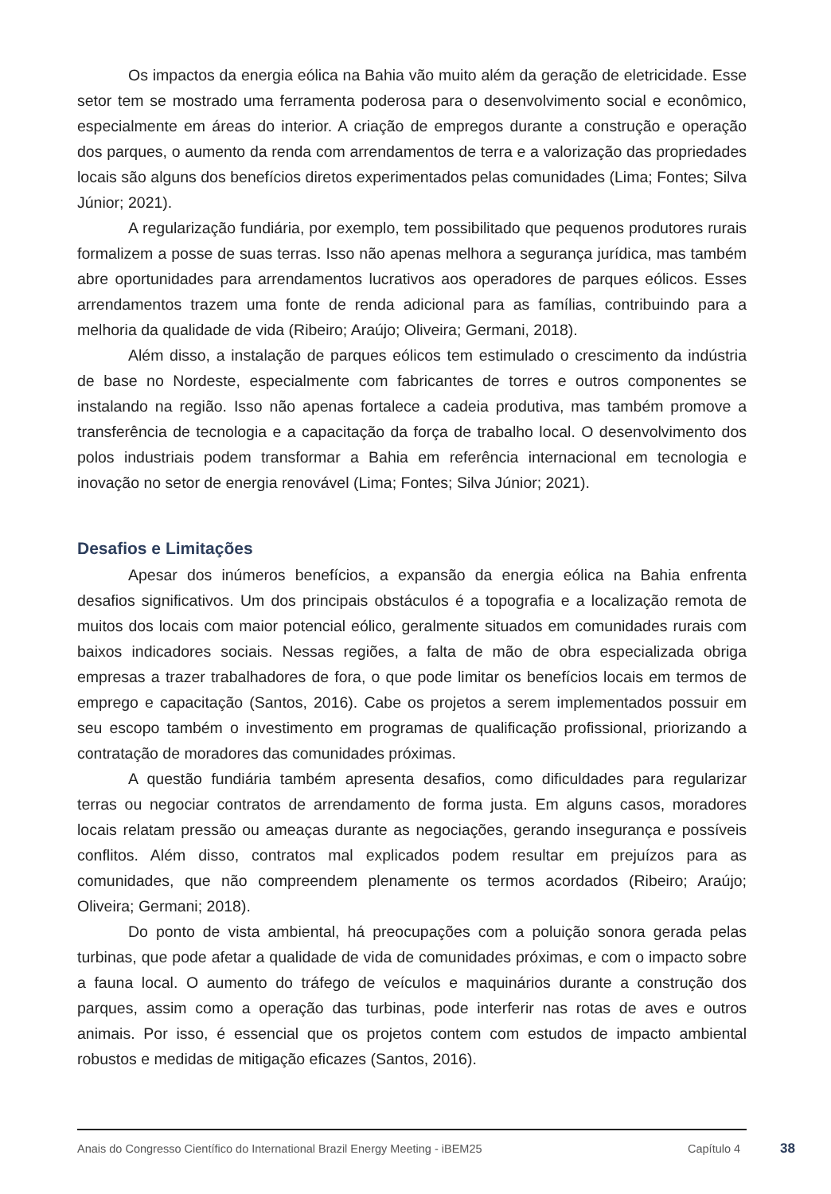Os impactos da energia eólica na Bahia vão muito além da geração de eletricidade. Esse setor tem se mostrado uma ferramenta poderosa para o desenvolvimento social e econômico, especialmente em áreas do interior. A criação de empregos durante a construção e operação dos parques, o aumento da renda com arrendamentos de terra e a valorização das propriedades locais são alguns dos benefícios diretos experimentados pelas comunidades (Lima; Fontes; Silva Júnior; 2021).
A regularização fundiária, por exemplo, tem possibilitado que pequenos produtores rurais formalizem a posse de suas terras. Isso não apenas melhora a segurança jurídica, mas também abre oportunidades para arrendamentos lucrativos aos operadores de parques eólicos. Esses arrendamentos trazem uma fonte de renda adicional para as famílias, contribuindo para a melhoria da qualidade de vida (Ribeiro; Araújo; Oliveira; Germani, 2018).
Além disso, a instalação de parques eólicos tem estimulado o crescimento da indústria de base no Nordeste, especialmente com fabricantes de torres e outros componentes se instalando na região. Isso não apenas fortalece a cadeia produtiva, mas também promove a transferência de tecnologia e a capacitação da força de trabalho local. O desenvolvimento dos polos industriais podem transformar a Bahia em referência internacional em tecnologia e inovação no setor de energia renovável (Lima; Fontes; Silva Júnior; 2021).
Desafios e Limitações
Apesar dos inúmeros benefícios, a expansão da energia eólica na Bahia enfrenta desafios significativos. Um dos principais obstáculos é a topografia e a localização remota de muitos dos locais com maior potencial eólico, geralmente situados em comunidades rurais com baixos indicadores sociais. Nessas regiões, a falta de mão de obra especializada obriga empresas a trazer trabalhadores de fora, o que pode limitar os benefícios locais em termos de emprego e capacitação (Santos, 2016). Cabe os projetos a serem implementados possuir em seu escopo também o investimento em programas de qualificação profissional, priorizando a contratação de moradores das comunidades próximas.
A questão fundiária também apresenta desafios, como dificuldades para regularizar terras ou negociar contratos de arrendamento de forma justa. Em alguns casos, moradores locais relatam pressão ou ameaças durante as negociações, gerando insegurança e possíveis conflitos. Além disso, contratos mal explicados podem resultar em prejuízos para as comunidades, que não compreendem plenamente os termos acordados (Ribeiro; Araújo; Oliveira; Germani; 2018).
Do ponto de vista ambiental, há preocupações com a poluição sonora gerada pelas turbinas, que pode afetar a qualidade de vida de comunidades próximas, e com o impacto sobre a fauna local. O aumento do tráfego de veículos e maquinários durante a construção dos parques, assim como a operação das turbinas, pode interferir nas rotas de aves e outros animais. Por isso, é essencial que os projetos contem com estudos de impacto ambiental robustos e medidas de mitigação eficazes (Santos, 2016).
Anais do Congresso Científico do International Brazil Energy Meeting - iBEM25
Capítulo 4 38